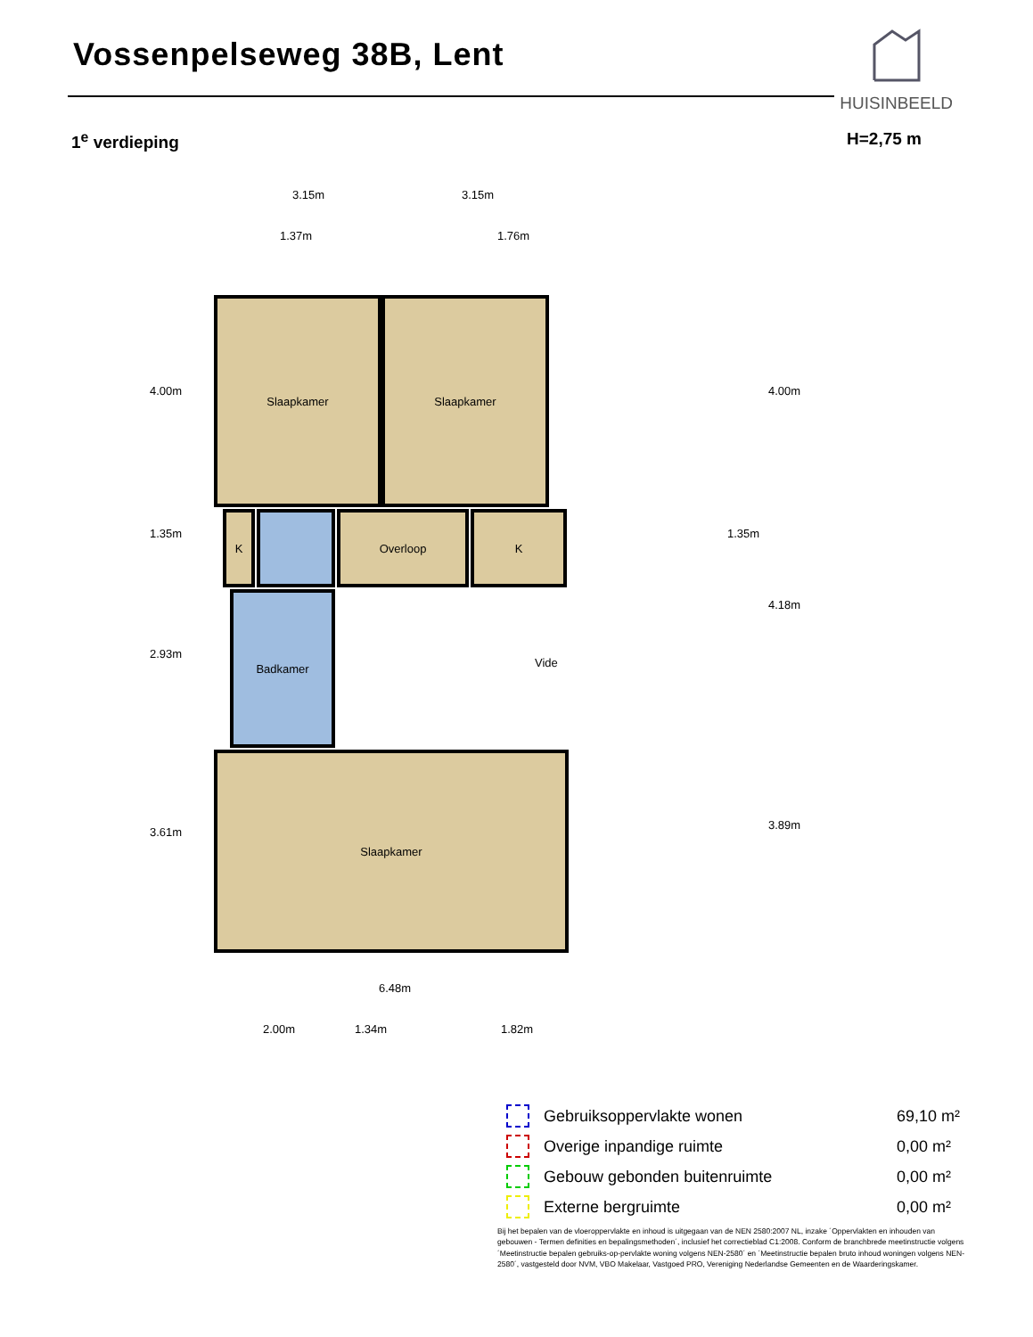Vossenpelseweg 38B, Lent
HUISINBEELD
1<sup>e</sup> verdieping H=2,75 m
3.15m 3.15m
1.37m 1.76m
Slaapkamer Slaapkamer
K Overloop K
Badkamer
Vide
Slaapkamer
4.00m
1.35m
2.93m
3.61m
4.00m
1.35m
4.18m
3.89m
6.48m
2.00m 1.34m 1.82m
| | Gebruiksoppervlakte wonen | 69,10 m² |
| | Overige inpandige ruimte | 0,00 m² |
| | Gebouw gebonden buitenruimte | 0,00 m² |
| | Externe bergruimte | 0,00 m² |
Bij het bepalen van de vloeroppervlakte en inhoud is uitgegaan van de NEN 2580:2007 NL, inzake ´Oppervlakten en inhouden van gebouwen - Termen definities en bepalingsmethoden´, inclusief het correctieblad C1:2008. Conform de branchbrede meetinstructie volgens ´Meetinstructie bepalen gebruiks-op-pervlakte woning volgens NEN-2580´ en ´Meetinstructie bepalen bruto inhoud woningen volgens NEN-2580´, vastgesteld door NVM, VBO Makelaar, Vastgoed PRO, Vereniging Nederlandse Gemeenten en de Waarderingskamer.